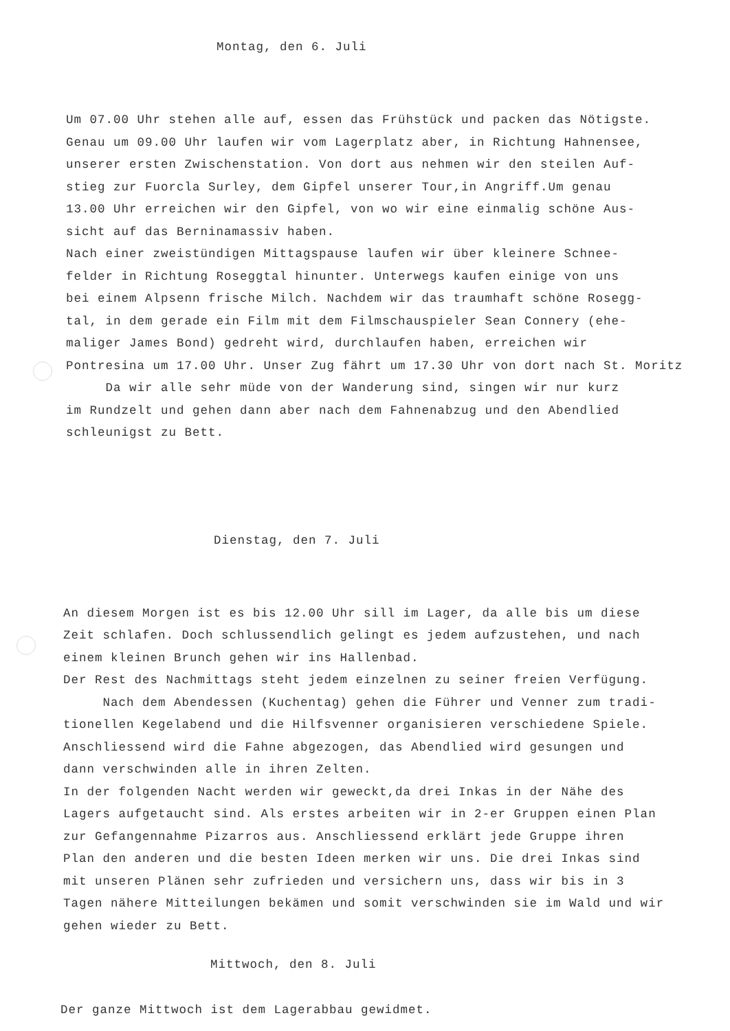Montag, den 6. Juli
Um 07.00 Uhr stehen alle auf, essen das Frühstück und packen das Nötigste.
Genau um 09.00 Uhr laufen wir vom Lagerplatz aber, in Richtung Hahnensee,
unserer ersten Zwischenstation. Von dort aus nehmen wir den steilen Auf-
stieg zur Fuorcla Surley, dem Gipfel unserer Tour,in Angriff.Um genau
13.00 Uhr erreichen wir den Gipfel, von wo wir eine einmalig schöne Aus-
sicht auf das Berninamassiv haben.
Nach einer zweistündigen Mittagspause laufen wir über kleinere Schnee-
felder in Richtung Roseggtal hinunter. Unterwegs kaufen einige von uns
bei einem Alpsenn frische Milch. Nachdem wir das traumhaft schöne Rosegg-
tal, in dem gerade ein Film mit dem Filmschauspieler Sean Connery (ehe-
maliger James Bond) gedreht wird, durchlaufen haben, erreichen wir
Pontresina um 17.00 Uhr. Unser Zug fährt um 17.30 Uhr von dort nach St. Moritz
Da wir alle sehr müde von der Wanderung sind, singen wir nur kurz
im Rundzelt und gehen dann aber nach dem Fahnenabzug und den Abendlied
schleunigst zu Bett.
Dienstag, den 7. Juli
An diesem Morgen ist es bis 12.00 Uhr sill im Lager, da alle bis um diese
Zeit schlafen. Doch schlussendlich gelingt es jedem aufzustehen, und nach
einem kleinen Brunch gehen wir ins Hallenbad.
Der Rest des Nachmittags steht jedem einzelnen zu seiner freien Verfügung.
Nach dem Abendessen (Kuchentag) gehen die Führer und Venner zum tradi-
tionellen Kegelabend und die Hilfsvenner organisieren verschiedene Spiele.
Anschliessend wird die Fahne abgezogen, das Abendlied wird gesungen und
dann verschwinden alle in ihren Zelten.
In der folgenden Nacht werden wir geweckt,da drei Inkas in der Nähe des
Lagers aufgetaucht sind. Als erstes arbeiten wir in 2-er Gruppen einen Plan
zur Gefangennahme Pizarros aus. Anschliessend erklärt jede Gruppe ihren
Plan den anderen und die besten Ideen merken wir uns. Die drei Inkas sind
mit unseren Plänen sehr zufrieden und versichern uns, dass wir bis in 3
Tagen nähere Mitteilungen bekämen und somit verschwinden sie im Wald und wir
gehen wieder zu Bett.
Mittwoch, den 8. Juli
Der ganze Mittwoch ist dem Lagerabbau gewidmet.